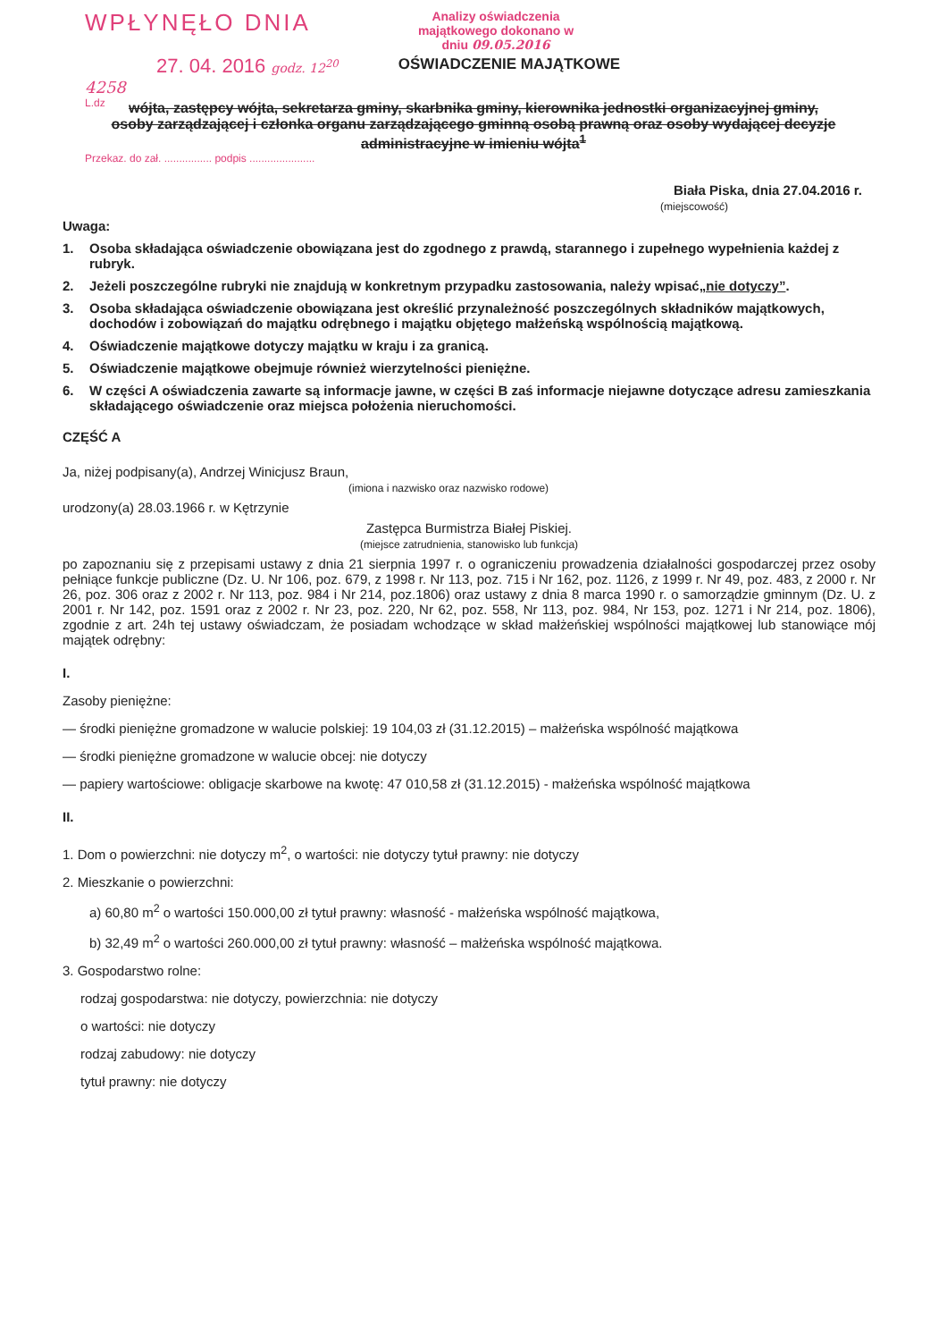WPŁYNĘŁO DNIA
27. 04. 2016 godz. 12<sup>20</sup>
4258
L.dz
Analizy oświadczenia majątkowego dokonano w dniu 09.05.2016
OŚWIADCZENIE MAJĄTKOWE
wójta, zastępcy wójta, sekretarza gminy, skarbnika gminy, kierownika jednostki organizacyjnej gminy,
osoby zarządzającej i członka organu zarządzającego gminną osobą prawną oraz osoby wydającej decyzje administracyjne w imieniu wójta<sup>1</sup>
Przekaz. do zał. ................ podpis ......................
Biała Piska, dnia 27.04.2016 r.
(miejscowość)
Uwaga:
1. Osoba składająca oświadczenie obowiązana jest do zgodnego z prawdą, starannego i zupełnego wypełnienia każdej z rubryk.
2. Jeżeli poszczególne rubryki nie znajdują w konkretnym przypadku zastosowania, należy wpisać „nie dotyczy”.
3. Osoba składająca oświadczenie obowiązana jest określić przynależność poszczególnych składników majątkowych, dochodów i zobowiązań do majątku odrębnego i majątku objętego małżeńską wspólnością majątkową.
4. Oświadczenie majątkowe dotyczy majątku w kraju i za granicą.
5. Oświadczenie majątkowe obejmuje również wierzytelności pieniężne.
6. W części A oświadczenia zawarte są informacje jawne, w części B zaś informacje niejawne dotyczące adresu zamieszkania składającego oświadczenie oraz miejsca położenia nieruchomości.
CZĘŚĆ A
Ja, niżej podpisany(a), Andrzej Winicjusz Braun,
(imiona i nazwisko oraz nazwisko rodowe)
urodzony(a) 28.03.1966 r. w Kętrzynie
Zastępca Burmistrza Białej Piskiej.
(miejsce zatrudnienia, stanowisko lub funkcja)
po zapoznaniu się z przepisami ustawy z dnia 21 sierpnia 1997 r. o ograniczeniu prowadzenia działalności gospodarczej przez osoby pełniące funkcje publiczne (Dz. U. Nr 106, poz. 679, z 1998 r. Nr 113, poz. 715 i Nr 162, poz. 1126, z 1999 r. Nr 49, poz. 483, z 2000 r. Nr 26, poz. 306 oraz z 2002 r. Nr 113, poz. 984 i Nr 214, poz.1806) oraz ustawy z dnia 8 marca 1990 r. o samorządzie gminnym (Dz. U. z 2001 r. Nr 142, poz. 1591 oraz z 2002 r. Nr 23, poz. 220, Nr 62, poz. 558, Nr 113, poz. 984, Nr 153, poz. 1271 i Nr 214, poz. 1806), zgodnie z art. 24h tej ustawy oświadczam, że posiadam wchodzące w skład małżeńskiej wspólności majątkowej lub stanowiące mój majątek odrębny:
I.
Zasoby pieniężne:
— środki pieniężne gromadzone w walucie polskiej: 19 104,03 zł (31.12.2015) – małżeńska wspólność majątkowa
— środki pieniężne gromadzone w walucie obcej: nie dotyczy
— papiery wartościowe: obligacje skarbowe na kwotę: 47 010,58 zł (31.12.2015) - małżeńska wspólność majątkowa
II.
1. Dom o powierzchni: nie dotyczy m<sup>2</sup>, o wartości: nie dotyczy tytuł prawny: nie dotyczy
2. Mieszkanie o powierzchni:
a) 60,80 m<sup>2</sup> o wartości 150.000,00 zł tytuł prawny: własność - małżeńska wspólność majątkowa,
b) 32,49 m<sup>2</sup> o wartości 260.000,00 zł tytuł prawny: własność – małżeńska wspólność majątkowa.
3. Gospodarstwo rolne:
rodzaj gospodarstwa: nie dotyczy, powierzchnia: nie dotyczy
o wartości: nie dotyczy
rodzaj zabudowy: nie dotyczy
tytuł prawny: nie dotyczy